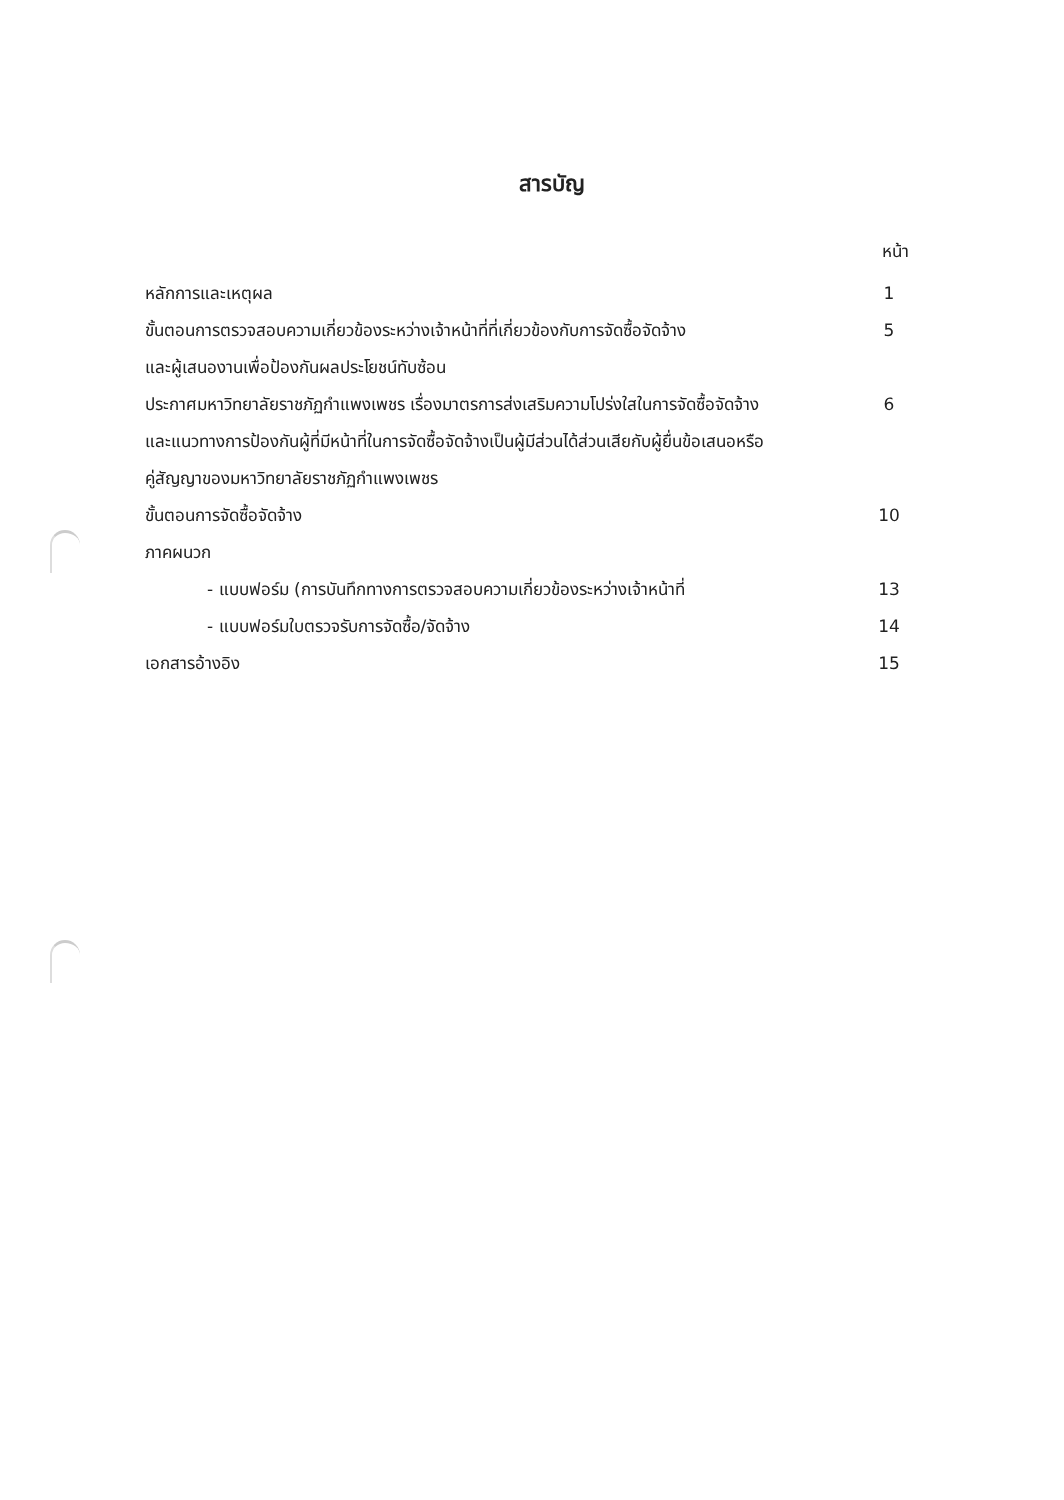สารบัญ
หน้า
หลักการและเหตุผล 1
ขั้นตอนการตรวจสอบความเกี่ยวข้องระหว่างเจ้าหน้าที่ที่เกี่ยวข้องกับการจัดซื้อจัดจ้าง
และผู้เสนองานเพื่อป้องกันผลประโยชน์ทับซ้อน 5
ประกาศมหาวิทยาลัยราชภัฏกำแพงเพชร เรื่องมาตรการส่งเสริมความโปร่งใสในการจัดซื้อจัดจ้าง
และแนวทางการป้องกันผู้ที่มีหน้าที่ในการจัดซื้อจัดจ้างเป็นผู้มีส่วนได้ส่วนเสียกับผู้ยื่นข้อเสนอหรือ
คู่สัญญาของมหาวิทยาลัยราชภัฏกำแพงเพชร 6
ขั้นตอนการจัดซื้อจัดจ้าง 10
ภาคผนวก
- แบบฟอร์ม (การบันทึกทางการตรวจสอบความเกี่ยวข้องระหว่างเจ้าหน้าที่ 13
- แบบฟอร์มใบตรวจรับการจัดซื้อ/จัดจ้าง 14
เอกสารอ้างอิง 15